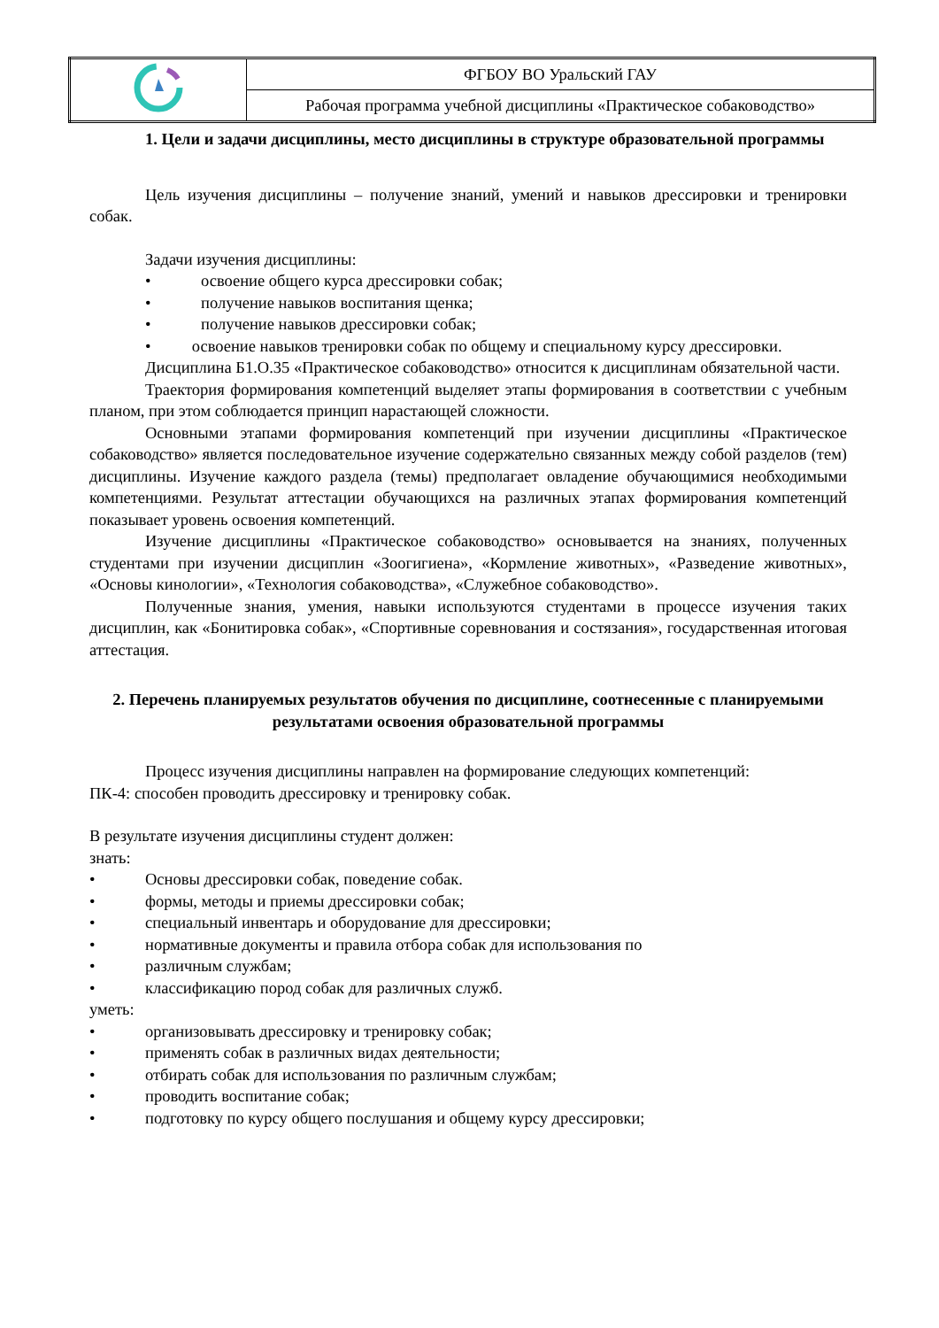| | ФГБОУ ВО Уральский ГАУ |
| | Рабочая программа учебной дисциплины «Практическое собаководство» |
1. Цели и задачи дисциплины, место дисциплины в структуре образовательной программы
Цель изучения дисциплины – получение знаний, умений и навыков дрессировки и тренировки собак.
Задачи изучения дисциплины:
• освоение общего курса дрессировки собак;
• получение навыков воспитания щенка;
• получение навыков дрессировки собак;
• освоение навыков тренировки собак по общему и специальному курсу дрессировки.
Дисциплина Б1.О.35 «Практическое собаководство» относится к дисциплинам обязательной части.
Траектория формирования компетенций выделяет этапы формирования в соответствии с учебным планом, при этом соблюдается принцип нарастающей сложности.
Основными этапами формирования компетенций при изучении дисциплины «Практическое собаководство» является последовательное изучение содержательно связанных между собой разделов (тем) дисциплины. Изучение каждого раздела (темы) предполагает овладение обучающимися необходимыми компетенциями. Результат аттестации обучающихся на различных этапах формирования компетенций показывает уровень освоения компетенций.
Изучение дисциплины «Практическое собаководство» основывается на знаниях, полученных студентами при изучении дисциплин «Зоогигиена», «Кормление животных», «Разведение животных», «Основы кинологии», «Технология собаководства», «Служебное собаководство».
Полученные знания, умения, навыки используются студентами в процессе изучения таких дисциплин, как «Бонитировка собак», «Спортивные соревнования и состязания», государственная итоговая аттестация.
2. Перечень планируемых результатов обучения по дисциплине, соотнесенные с планируемыми результатами освоения образовательной программы
Процесс изучения дисциплины направлен на формирование следующих компетенций:
ПК-4: способен проводить дрессировку и тренировку собак.
В результате изучения дисциплины студент должен:
знать:
• Основы дрессировки собак, поведение собак.
• формы, методы и приемы дрессировки собак;
• специальный инвентарь и оборудование для дрессировки;
• нормативные документы и правила отбора собак для использования по
• различным службам;
• классификацию пород собак для различных служб.
уметь:
• организовывать дрессировку и тренировку собак;
• применять собак в различных видах деятельности;
• отбирать собак для использования по различным службам;
• проводить воспитание собак;
• подготовку по курсу общего послушания и общему курсу дрессировки;